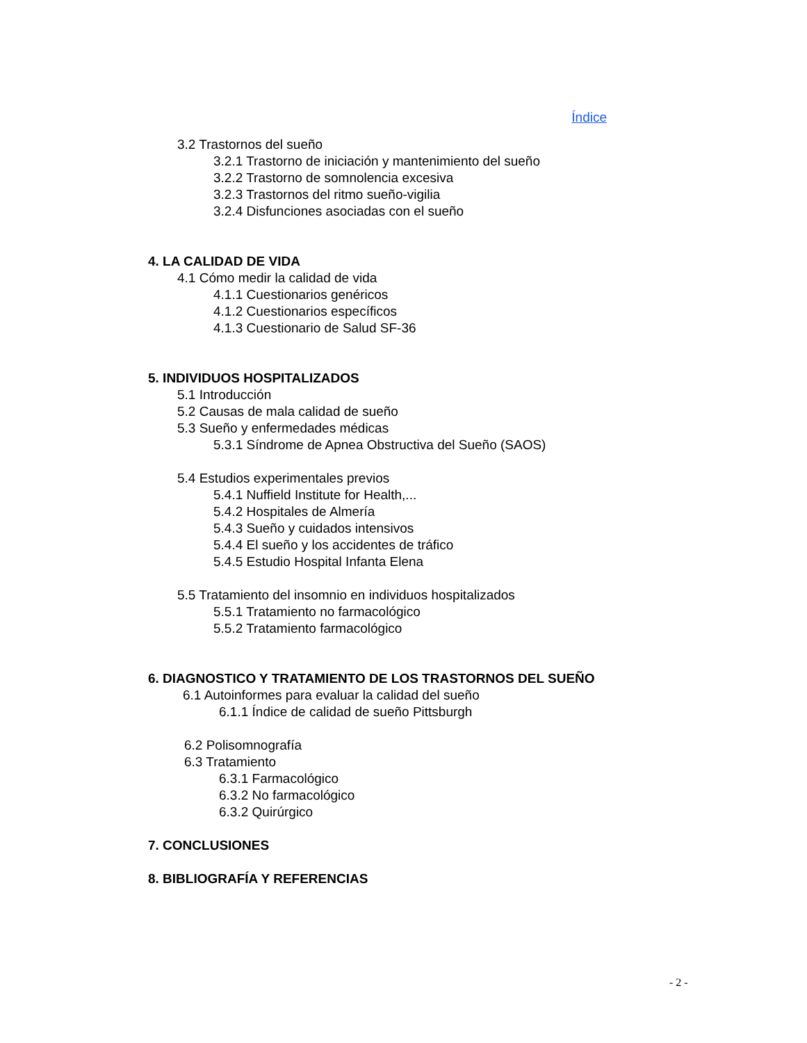Índice
3.2 Trastornos del sueño
3.2.1 Trastorno de iniciación y mantenimiento del sueño
3.2.2 Trastorno de somnolencia excesiva
3.2.3 Trastornos del ritmo sueño-vigilia
3.2.4 Disfunciones asociadas con el sueño
4. LA CALIDAD DE VIDA
4.1 Cómo medir la calidad de vida
4.1.1 Cuestionarios genéricos
4.1.2 Cuestionarios específicos
4.1.3 Cuestionario de Salud SF-36
5. INDIVIDUOS HOSPITALIZADOS
5.1 Introducción
5.2 Causas de mala calidad de sueño
5.3 Sueño y enfermedades médicas
5.3.1 Síndrome de Apnea Obstructiva del Sueño (SAOS)
5.4 Estudios experimentales previos
5.4.1 Nuffield Institute for Health,...
5.4.2 Hospitales de Almería
5.4.3 Sueño y cuidados intensivos
5.4.4 El sueño y los accidentes de tráfico
5.4.5 Estudio Hospital Infanta Elena
5.5 Tratamiento del insomnio en individuos hospitalizados
5.5.1 Tratamiento no farmacológico
5.5.2 Tratamiento farmacológico
6. DIAGNOSTICO Y TRATAMIENTO DE LOS TRASTORNOS DEL SUEÑO
6.1 Autoinformes para evaluar la calidad del sueño
6.1.1 Índice de calidad de sueño Pittsburgh
6.2 Polisomnografía
6.3 Tratamiento
6.3.1 Farmacológico
6.3.2 No farmacológico
6.3.2 Quirúrgico
7. CONCLUSIONES
8. BIBLIOGRAFÍA Y REFERENCIAS
- 2 -